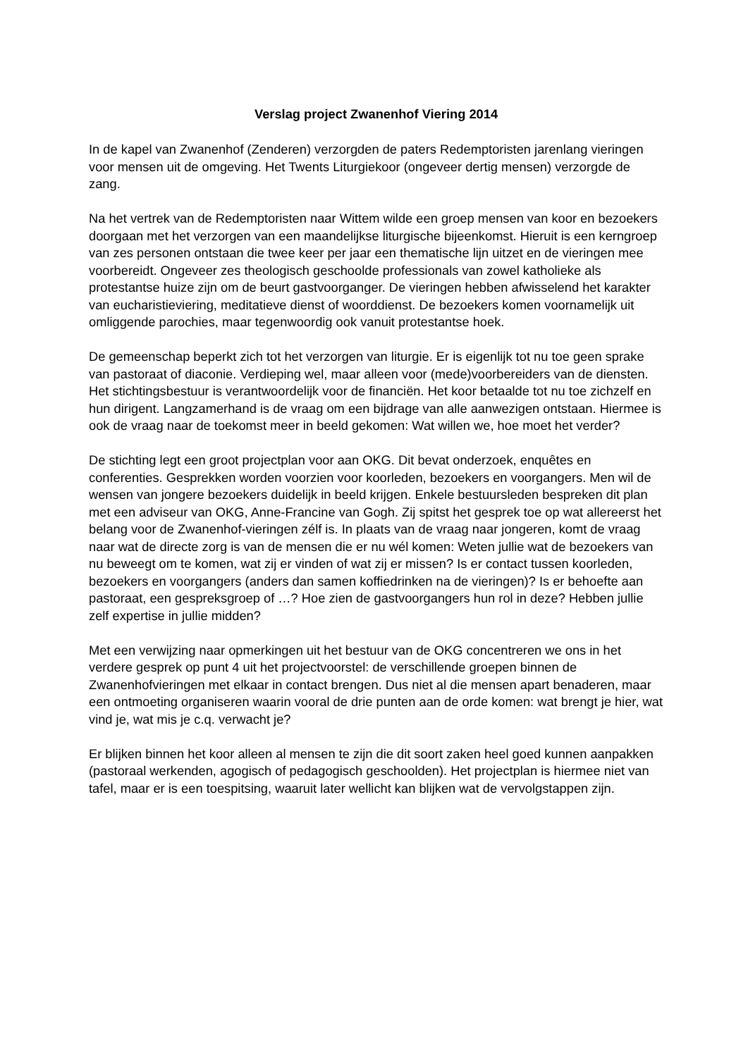Verslag project Zwanenhof Viering 2014
In de kapel van Zwanenhof (Zenderen) verzorgden de paters Redemptoristen jarenlang vieringen voor mensen uit de omgeving. Het Twents Liturgiekoor (ongeveer dertig mensen) verzorgde de zang.
Na het vertrek van de Redemptoristen naar Wittem wilde een groep mensen van koor en bezoekers doorgaan met het verzorgen van een maandelijkse liturgische bijeenkomst. Hieruit is een kerngroep van zes personen ontstaan die twee keer per jaar een thematische lijn uitzet en de vieringen mee voorbereidt. Ongeveer zes theologisch geschoolde professionals van zowel katholieke als protestantse huize zijn om de beurt gastvoorganger. De vieringen hebben afwisselend het karakter van eucharistieviering, meditatieve dienst of woorddienst. De bezoekers komen voornamelijk uit omliggende parochies, maar tegenwoordig ook vanuit protestantse hoek.
De gemeenschap beperkt zich tot het verzorgen van liturgie. Er is eigenlijk tot nu toe geen sprake van pastoraat of diaconie. Verdieping wel, maar alleen voor (mede)voorbereiders van de diensten. Het stichtingsbestuur is verantwoordelijk voor de financiën. Het koor betaalde tot nu toe zichzelf en hun dirigent. Langzamerhand is de vraag om een bijdrage van alle aanwezigen ontstaan. Hiermee is ook de vraag naar de toekomst meer in beeld gekomen: Wat willen we, hoe moet het verder?
De stichting legt een groot projectplan voor aan OKG. Dit bevat onderzoek, enquêtes en conferenties. Gesprekken worden voorzien voor koorleden, bezoekers en voorgangers. Men wil de wensen van jongere bezoekers duidelijk in beeld krijgen. Enkele bestuursleden bespreken dit plan met een adviseur van OKG, Anne-Francine van Gogh. Zij spitst het gesprek toe op wat allereerst het belang voor de Zwanenhof-vieringen zélf is. In plaats van de vraag naar jongeren, komt de vraag naar wat de directe zorg is van de mensen die er nu wél komen: Weten jullie wat de bezoekers van nu beweegt om te komen, wat zij er vinden of wat zij er missen? Is er contact tussen koorleden, bezoekers en voorgangers (anders dan samen koffiedrinken na de vieringen)? Is er behoefte aan pastoraat, een gespreksgroep of …? Hoe zien de gastvoorgangers hun rol in deze? Hebben jullie zelf expertise in jullie midden?
Met een verwijzing naar opmerkingen uit het bestuur van de OKG concentreren we ons in het verdere gesprek op punt 4 uit het projectvoorstel: de verschillende groepen binnen de Zwanenhofvieringen met elkaar in contact brengen. Dus niet al die mensen apart benaderen, maar een ontmoeting organiseren waarin vooral de drie punten aan de orde komen: wat brengt je hier, wat vind je, wat mis je c.q. verwacht je?
Er blijken binnen het koor alleen al mensen te zijn die dit soort zaken heel goed kunnen aanpakken (pastoraal werkenden, agogisch of pedagogisch geschoolden). Het projectplan is hiermee niet van tafel, maar er is een toespitsing, waaruit later wellicht kan blijken wat de vervolgstappen zijn.